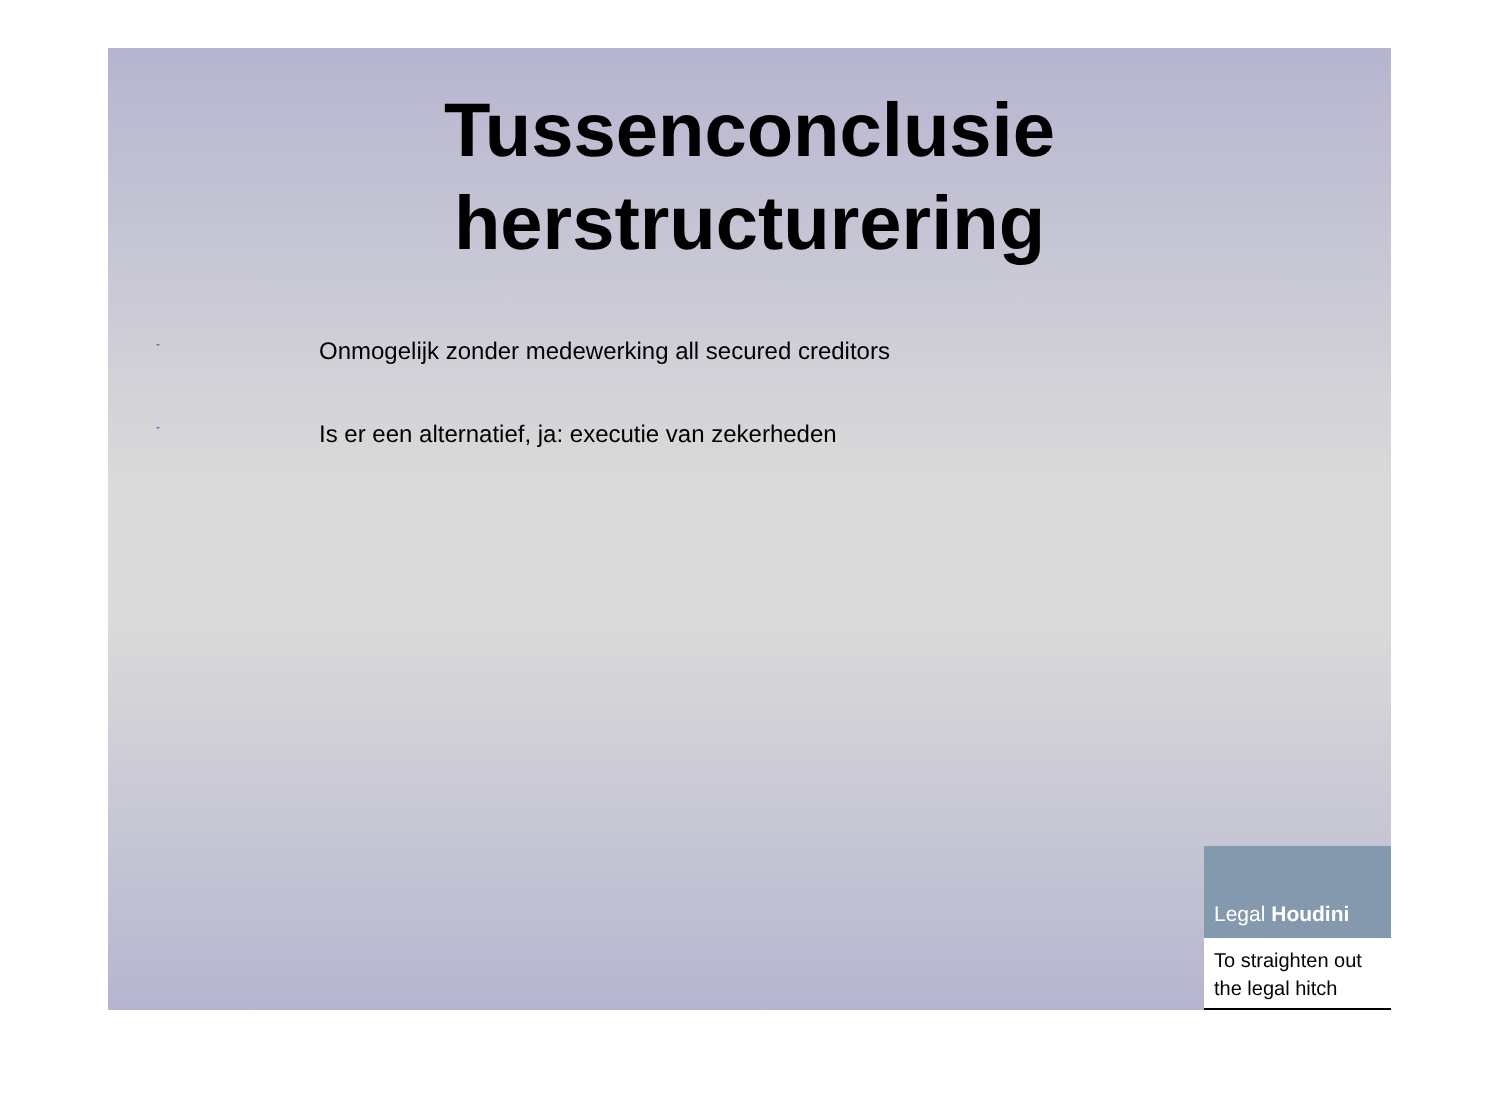Tussenconclusie
herstructurering
- Onmogelijk zonder medewerking all secured creditors
- Is er een alternatief, ja: executie van zekerheden
Legal Houdini
To straighten out
the legal hitch